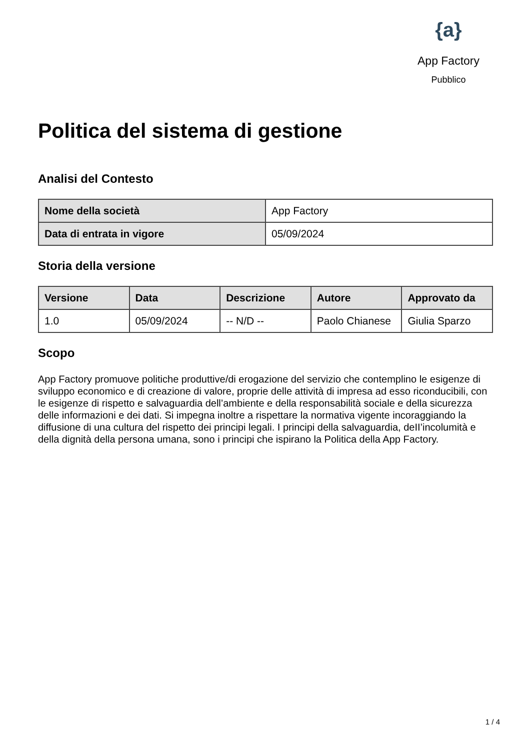{a}
App Factory
Pubblico
Politica del sistema di gestione
Analisi del Contesto
| Nome della società | App Factory |
| Data di entrata in vigore | 05/09/2024 |
Storia della versione
| Versione | Data | Descrizione | Autore | Approvato da |
| --- | --- | --- | --- | --- |
| 1.0 | 05/09/2024 | -- N/D -- | Paolo Chianese | Giulia Sparzo |
Scopo
App Factory promuove politiche produttive/di erogazione del servizio che contemplino le esigenze di sviluppo economico e di creazione di valore, proprie delle attività di impresa ad esso riconducibili, con le esigenze di rispetto e salvaguardia dell’ambiente e della responsabilità sociale e della sicurezza delle informazioni e dei dati. Si impegna inoltre a rispettare la normativa vigente incoraggiando la diffusione di una cultura del rispetto dei principi legali. I principi della salvaguardia, deII’incolumità e della dignità della persona umana, sono i principi che ispirano la Politica della App Factory.
1 / 4